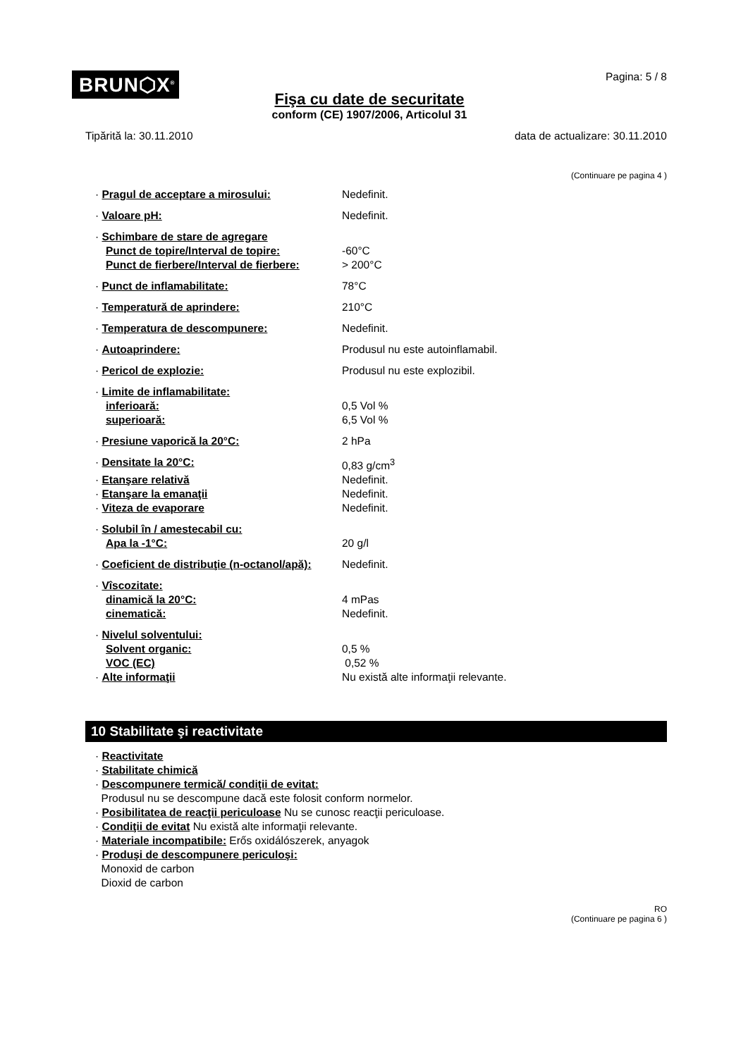BRUN⬡X<sup>®</sup>
Pagina: 5 / 8
Fişa cu date de securitate
conform (CE) 1907/2006, Articolul 31
Tipărită la: 30.11.2010 data de actualizare: 30.11.2010
(Continuare pe pagina 4 )
| · Pragul de acceptare a mirosului: | Nedefinit. |
| · Valoare pH: | Nedefinit. |
| · Schimbare de stare de agregare | |
| Punct de topire/Interval de topire: | -60°C |
| Punct de fierbere/Interval de fierbere: | > 200°C |
| · Punct de inflamabilitate: | 78°C |
| · Temperatură de aprindere: | 210°C |
| · Temperatura de descompunere: | Nedefinit. |
| · Autoaprindere: | Produsul nu este autoinflamabil. |
| · Pericol de explozie: | Produsul nu este explozibil. |
| · Limite de inflamabilitate: | |
| inferioară: | 0,5 Vol % |
| superioară: | 6,5 Vol % |
| · Presiune vaporică la 20°C: | 2 hPa |
| · Densitate la 20°C: | 0,83 g/cm<sup>3</sup> |
| · Etanşare relativă | Nedefinit. |
| · Etanşare la emanaţii | Nedefinit. |
| · Viteza de evaporare | Nedefinit. |
| · Solubil în / amestecabil cu: | |
| Apa la -1°C: | 20 g/l |
| · Coeficient de distribuţie (n-octanol/apă): | Nedefinit. |
| · Vîscozitate: | |
| dinamică la 20°C: | 4 mPas |
| cinematică: | Nedefinit. |
| · Nivelul solventului: | |
| Solvent organic: | 0,5 % |
| VOC (EC) | 0,52 % |
| · Alte informaţii | Nu există alte informaţii relevante. |
10 Stabilitate şi reactivitate
· Reactivitate
· Stabilitate chimică
· Descompunere termică/ condiţii de evitat:
Produsul nu se descompune dacă este folosit conform normelor.
· Posibilitatea de reacţii periculoase Nu se cunosc reacţii periculoase.
· Condiţii de evitat Nu există alte informaţii relevante.
· Materiale incompatibile: Erős oxidálószerek, anyagok
· Produşi de descompunere periculoşi:
Monoxid de carbon
Dioxid de carbon
RO
(Continuare pe pagina 6 )